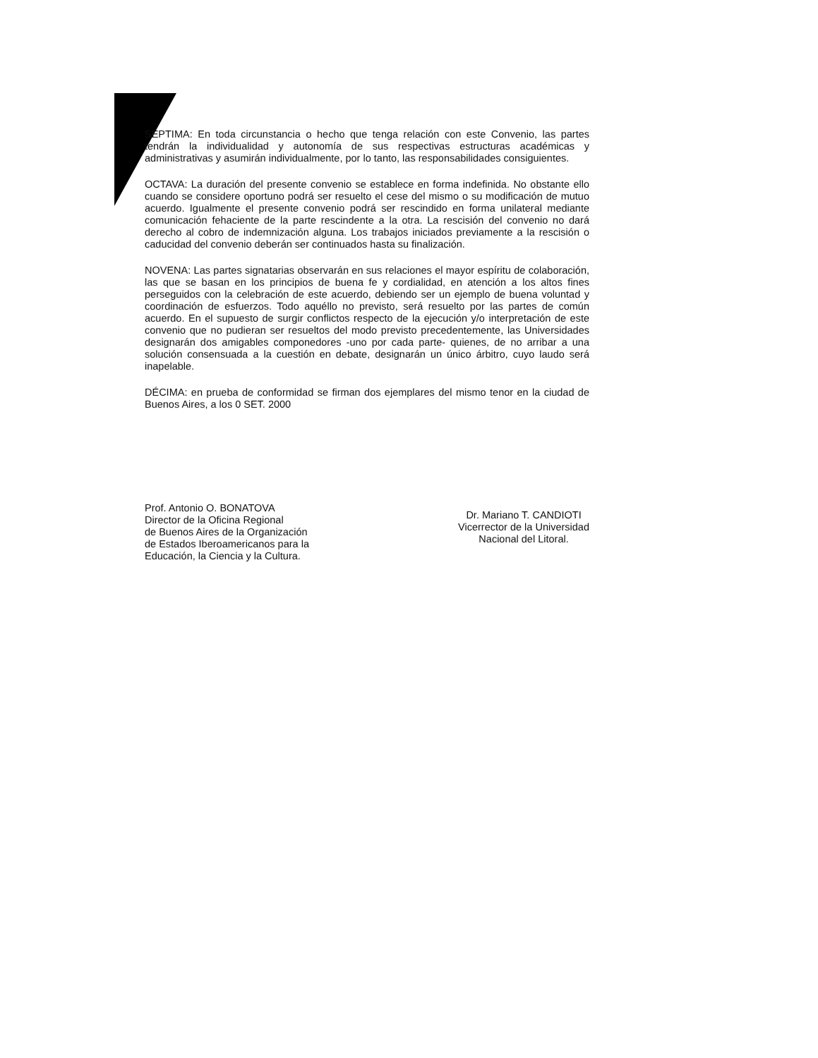SÉPTIMA: En toda circunstancia o hecho que tenga relación con este Convenio, las partes tendrán la individualidad y autonomía de sus respectivas estructuras académicas y administrativas y asumirán individualmente, por lo tanto, las responsabilidades consiguientes.
OCTAVA: La duración del presente convenio se establece en forma indefinida. No obstante ello cuando se considere oportuno podrá ser resuelto el cese del mismo o su modificación de mutuo acuerdo. Igualmente el presente convenio podrá ser rescindido en forma unilateral mediante comunicación fehaciente de la parte rescindente a la otra. La rescisión del convenio no dará derecho al cobro de indemnización alguna. Los trabajos iniciados previamente a la rescisión o caducidad del convenio deberán ser continuados hasta su finalización.
NOVENA: Las partes signatarias observarán en sus relaciones el mayor espíritu de colaboración, las que se basan en los principios de buena fe y cordialidad, en atención a los altos fines perseguidos con la celebración de este acuerdo, debiendo ser un ejemplo de buena voluntad y coordinación de esfuerzos. Todo aquéllo no previsto, será resuelto por las partes de común acuerdo. En el supuesto de surgir conflictos respecto de la ejecución y/o interpretación de este convenio que no pudieran ser resueltos del modo previsto precedentemente, las Universidades designarán dos amigables componedores -uno por cada parte- quienes, de no arribar a una solución consensuada a la cuestión en debate, designarán un único árbitro, cuyo laudo será inapelable.
DÉCIMA: en prueba de conformidad se firman dos ejemplares del mismo tenor en la ciudad de Buenos Aires, a los 0 SET. 2000
Prof. Antonio O. BONATOVA
Director de la Oficina Regional
de Buenos Aires de la Organización
de Estados Iberoamericanos para la
Educación, la Ciencia y la Cultura.
Dr. Mariano T. CANDIOTI
Vicerrector de la Universidad
Nacional del Litoral.